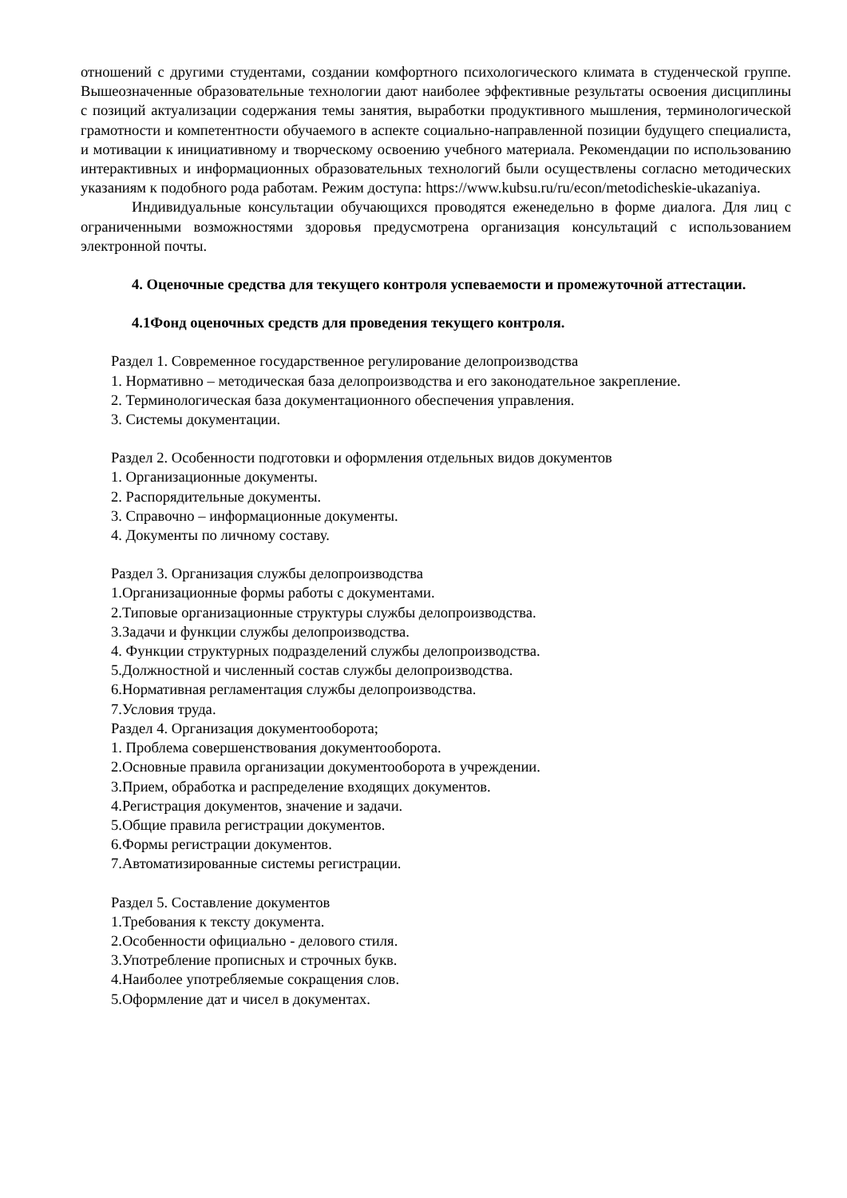отношений с другими студентами, создании комфортного психологического климата в студенческой группе. Вышеозначенные образовательные технологии дают наиболее эффективные результаты освоения дисциплины с позиций актуализации содержания темы занятия, выработки продуктивного мышления, терминологической грамотности и компетентности обучаемого в аспекте социально-направленной позиции будущего специалиста, и мотивации к инициативному и творческому освоению учебного материала. Рекомендации по использованию интерактивных и информационных образовательных технологий были осуществлены согласно методических указаниям к подобного рода работам. Режим доступа: https://www.kubsu.ru/ru/econ/metodicheskie-ukazaniya.
Индивидуальные консультации обучающихся проводятся еженедельно в форме диалога. Для лиц с ограниченными возможностями здоровья предусмотрена организация консультаций с использованием электронной почты.
4. Оценочные средства для текущего контроля успеваемости и промежуточной аттестации.
4.1Фонд оценочных средств для проведения текущего контроля.
Раздел 1. Современное государственное регулирование делопроизводства
1. Нормативно – методическая база делопроизводства и его законодательное закрепление.
2. Терминологическая база документационного обеспечения управления.
3. Системы документации.
Раздел 2. Особенности подготовки и оформления отдельных видов документов
1. Организационные документы.
2. Распорядительные документы.
3. Справочно – информационные документы.
4. Документы по личному составу.
Раздел 3. Организация службы делопроизводства
1.Организационные формы работы с документами.
2.Типовые организационные структуры службы делопроизводства.
3.Задачи и функции службы делопроизводства.
4. Функции структурных подразделений службы делопроизводства.
5.Должностной и численный состав службы делопроизводства.
6.Нормативная регламентация службы делопроизводства.
7.Условия труда.
Раздел 4. Организация документооборота;
1. Проблема совершенствования документооборота.
2.Основные правила организации документооборота в учреждении.
3.Прием, обработка и распределение входящих документов.
4.Регистрация документов, значение и задачи.
5.Общие правила регистрации документов.
6.Формы регистрации документов.
7.Автоматизированные системы регистрации.
Раздел 5. Составление документов
1.Требования к тексту документа.
2.Особенности официально - делового стиля.
3.Употребление прописных и строчных букв.
4.Наиболее употребляемые сокращения слов.
5.Оформление дат и чисел в документах.